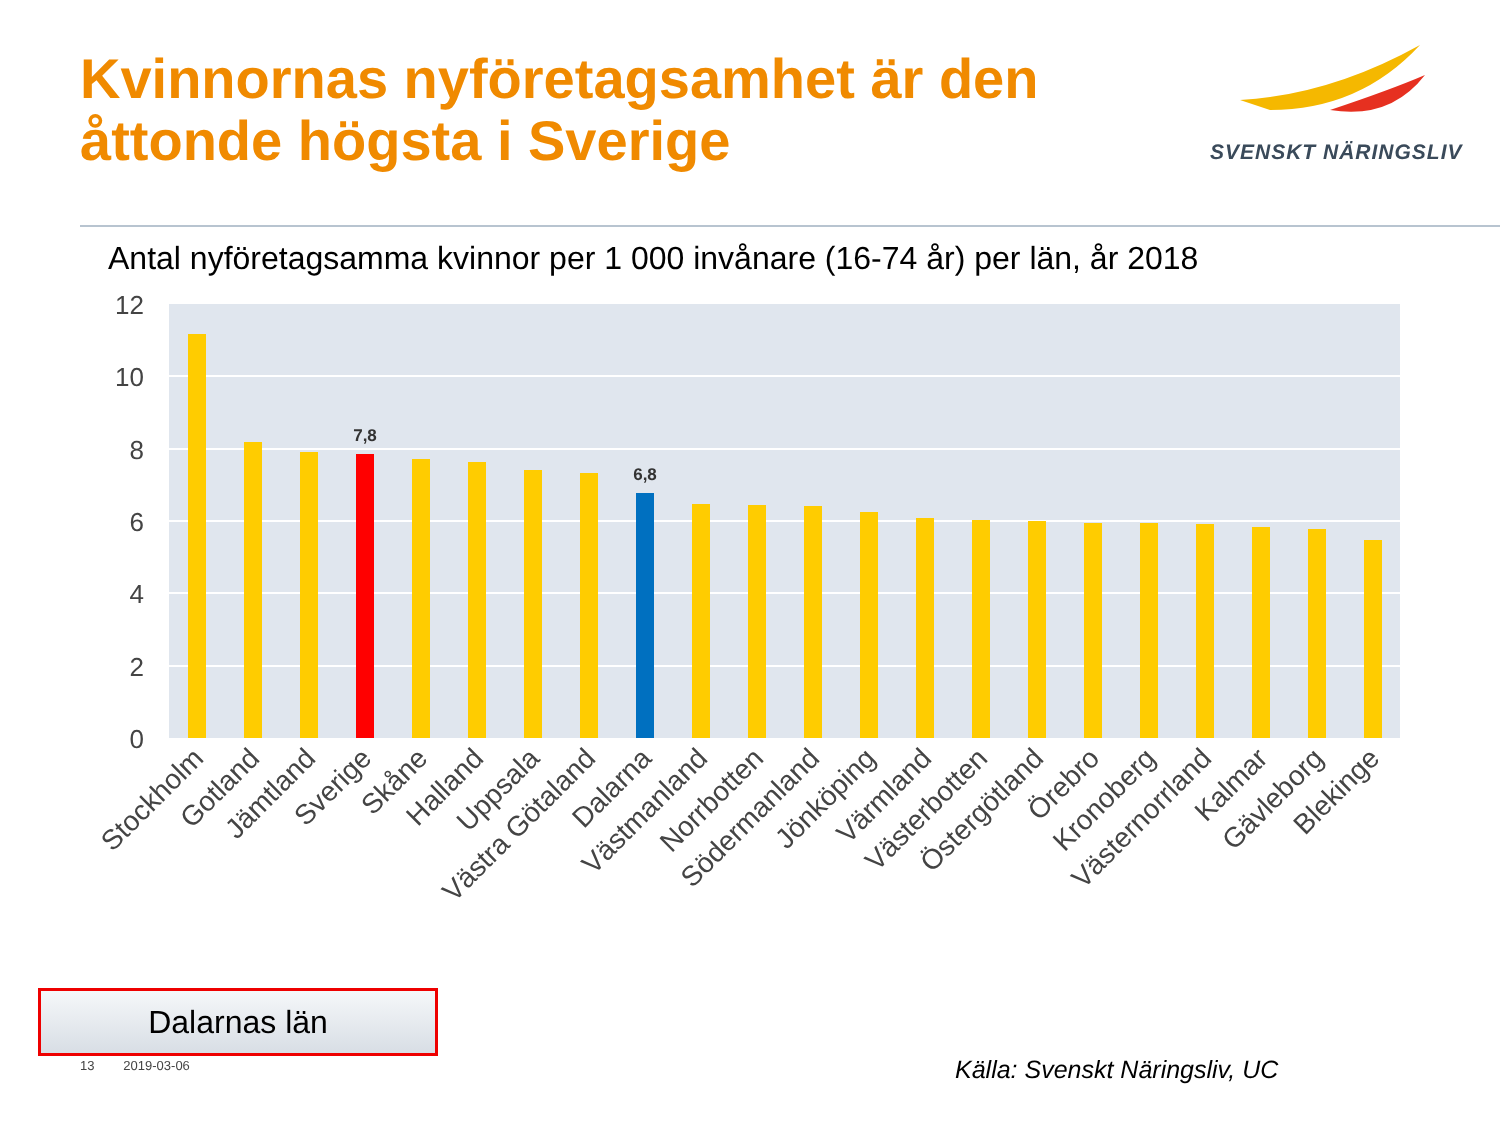Kvinnornas nyföretagsamhet är den
åttonde högsta i Sverige
SVENSKT NÄRINGSLIV
Antal nyföretagsamma kvinnor per 1 000 invånare (16-74 år) per län, år 2018
12
10
8
6
4
2
0
7,8
6,8
Stockholm
Gotland
Jämtland
Sverige
Skåne
Halland
Uppsala
Västra Götaland
Dalarna
Västmanland
Norrbotten
Södermanland
Jönköping
Värmland
Västerbotten
Östergötland
Örebro
Kronoberg
Västernorrland
Kalmar
Gävleborg
Blekinge
Dalarnas län
13 2019-03-06 Källa: Svenskt Näringsliv, UC